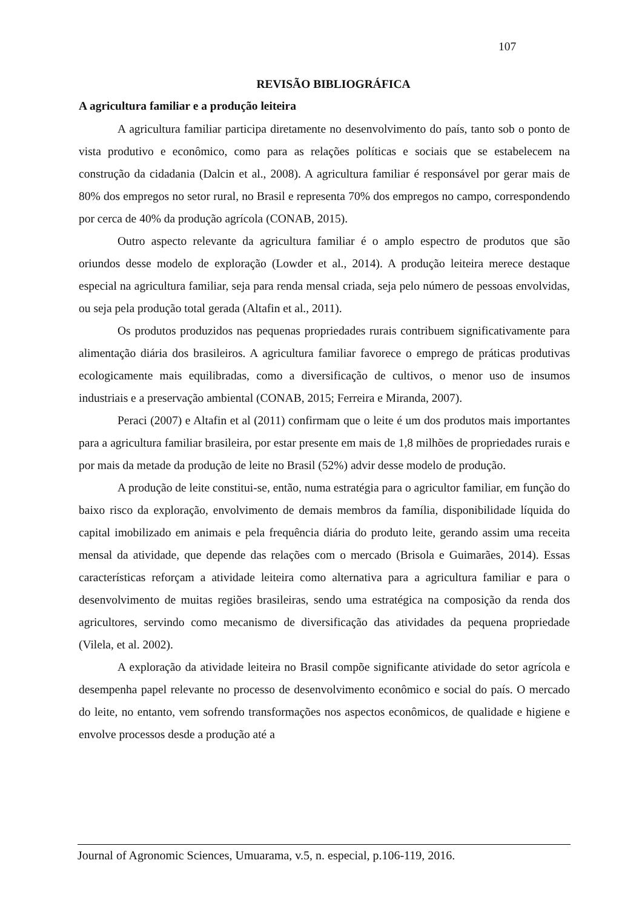107
REVISÃO BIBLIOGRÁFICA
A agricultura familiar e a produção leiteira
A agricultura familiar participa diretamente no desenvolvimento do país, tanto sob o ponto de vista produtivo e econômico, como para as relações políticas e sociais que se estabelecem na construção da cidadania (Dalcin et al., 2008). A agricultura familiar é responsável por gerar mais de 80% dos empregos no setor rural, no Brasil e representa 70% dos empregos no campo, correspondendo por cerca de 40% da produção agrícola (CONAB, 2015).
Outro aspecto relevante da agricultura familiar é o amplo espectro de produtos que são oriundos desse modelo de exploração (Lowder et al., 2014). A produção leiteira merece destaque especial na agricultura familiar, seja para renda mensal criada, seja pelo número de pessoas envolvidas, ou seja pela produção total gerada (Altafin et al., 2011).
Os produtos produzidos nas pequenas propriedades rurais contribuem significativamente para alimentação diária dos brasileiros. A agricultura familiar favorece o emprego de práticas produtivas ecologicamente mais equilibradas, como a diversificação de cultivos, o menor uso de insumos industriais e a preservação ambiental (CONAB, 2015; Ferreira e Miranda, 2007).
Peraci (2007) e Altafin et al (2011) confirmam que o leite é um dos produtos mais importantes para a agricultura familiar brasileira, por estar presente em mais de 1,8 milhões de propriedades rurais e por mais da metade da produção de leite no Brasil (52%) advir desse modelo de produção.
A produção de leite constitui-se, então, numa estratégia para o agricultor familiar, em função do baixo risco da exploração, envolvimento de demais membros da família, disponibilidade líquida do capital imobilizado em animais e pela frequência diária do produto leite, gerando assim uma receita mensal da atividade, que depende das relações com o mercado (Brisola e Guimarães, 2014). Essas características reforçam a atividade leiteira como alternativa para a agricultura familiar e para o desenvolvimento de muitas regiões brasileiras, sendo uma estratégica na composição da renda dos agricultores, servindo como mecanismo de diversificação das atividades da pequena propriedade (Vilela, et al. 2002).
A exploração da atividade leiteira no Brasil compõe significante atividade do setor agrícola e desempenha papel relevante no processo de desenvolvimento econômico e social do país. O mercado do leite, no entanto, vem sofrendo transformações nos aspectos econômicos, de qualidade e higiene e envolve processos desde a produção até a
Journal of Agronomic Sciences, Umuarama, v.5, n. especial, p.106-119, 2016.